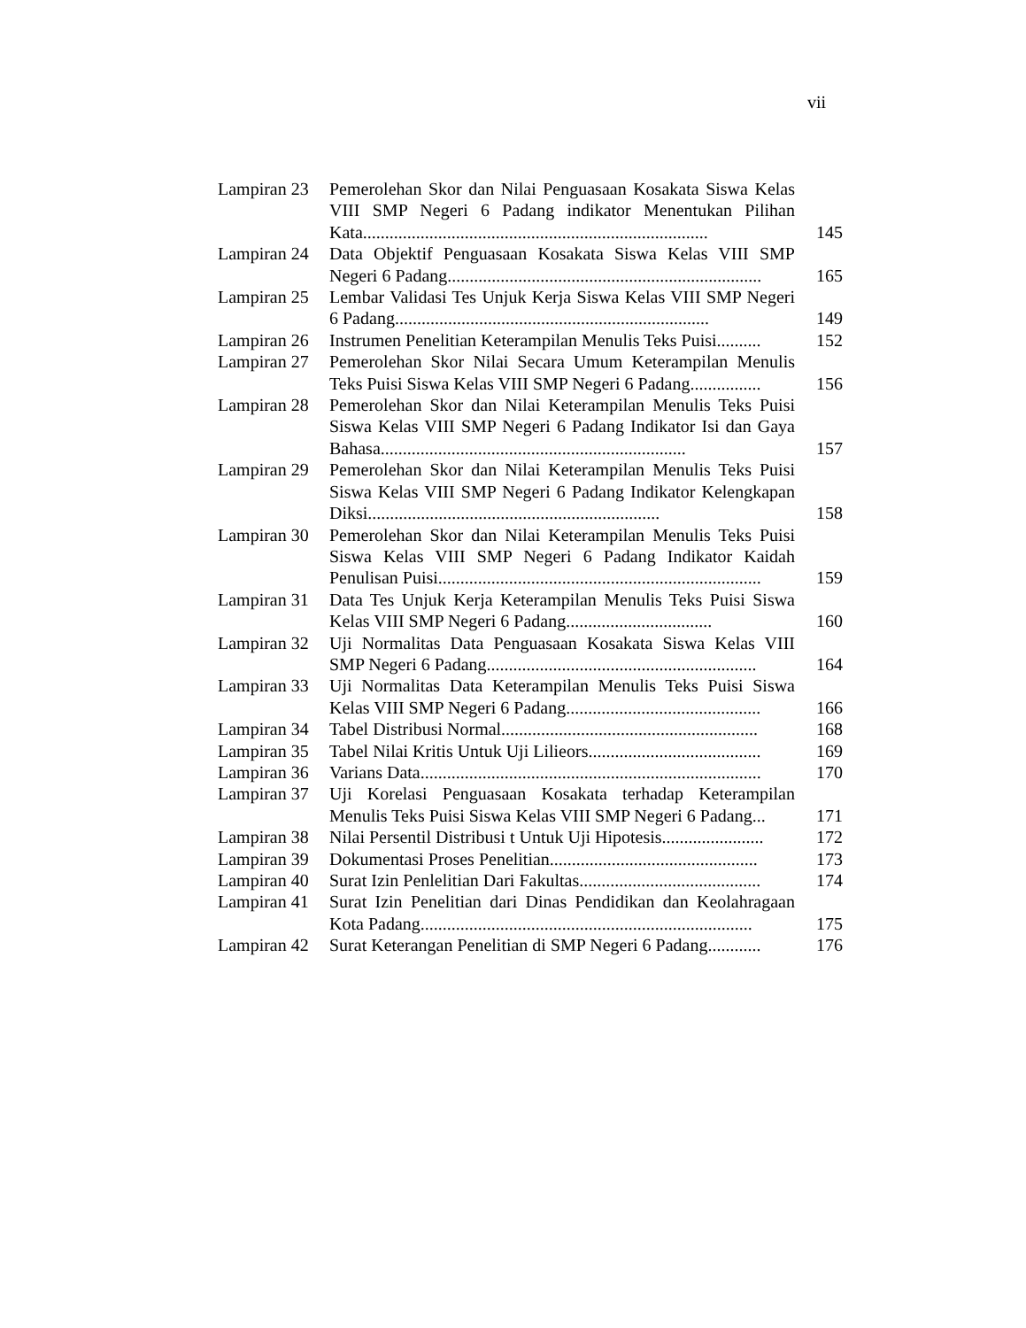vii
| Lampiran 23 | Pemerolehan Skor dan Nilai Penguasaan Kosakata Siswa Kelas VIII SMP Negeri 6 Padang indikator Menentukan Pilihan Kata.............................................................................. | 145 |
| Lampiran 24 | Data Objektif Penguasaan Kosakata Siswa Kelas VIII SMP Negeri 6 Padang....................................................................... | 165 |
| Lampiran 25 | Lembar Validasi Tes Unjuk Kerja Siswa Kelas VIII SMP Negeri 6 Padang....................................................................... | 149 |
| Lampiran 26 | Instrumen Penelitian Keterampilan Menulis Teks Puisi.......... | 152 |
| Lampiran 27 | Pemerolehan Skor Nilai Secara Umum Keterampilan Menulis Teks Puisi Siswa Kelas VIII SMP Negeri 6 Padang................ | 156 |
| Lampiran 28 | Pemerolehan Skor dan Nilai Keterampilan Menulis Teks Puisi Siswa Kelas VIII SMP Negeri 6 Padang Indikator Isi dan Gaya Bahasa..................................................................... | 157 |
| Lampiran 29 | Pemerolehan Skor dan Nilai Keterampilan Menulis Teks Puisi Siswa Kelas VIII SMP Negeri 6 Padang Indikator Kelengkapan Diksi.................................................................. | 158 |
| Lampiran 30 | Pemerolehan Skor dan Nilai Keterampilan Menulis Teks Puisi Siswa Kelas VIII SMP Negeri 6 Padang Indikator Kaidah Penulisan Puisi......................................................................... | 159 |
| Lampiran 31 | Data Tes Unjuk Kerja Keterampilan Menulis Teks Puisi Siswa Kelas VIII SMP Negeri 6 Padang................................. | 160 |
| Lampiran 32 | Uji Normalitas Data Penguasaan Kosakata Siswa Kelas VIII SMP Negeri 6 Padang............................................................. | 164 |
| Lampiran 33 | Uji Normalitas Data Keterampilan Menulis Teks Puisi Siswa Kelas VIII SMP Negeri 6 Padang............................................ | 166 |
| Lampiran 34 | Tabel Distribusi Normal.......................................................... | 168 |
| Lampiran 35 | Tabel Nilai Kritis Untuk Uji Lilieors....................................... | 169 |
| Lampiran 36 | Varians Data............................................................................. | 170 |
| Lampiran 37 | Uji Korelasi Penguasaan Kosakata terhadap Keterampilan Menulis Teks Puisi Siswa Kelas VIII SMP Negeri 6 Padang... | 171 |
| Lampiran 38 | Nilai Persentil Distribusi t Untuk Uji Hipotesis....................... | 172 |
| Lampiran 39 | Dokumentasi Proses Penelitian............................................... | 173 |
| Lampiran 40 | Surat Izin Penlelitian Dari Fakultas......................................... | 174 |
| Lampiran 41 | Surat Izin Penelitian dari Dinas Pendidikan dan Keolahragaan Kota Padang........................................................................... | 175 |
| Lampiran 42 | Surat Keterangan Penelitian di SMP Negeri 6 Padang............ | 176 |